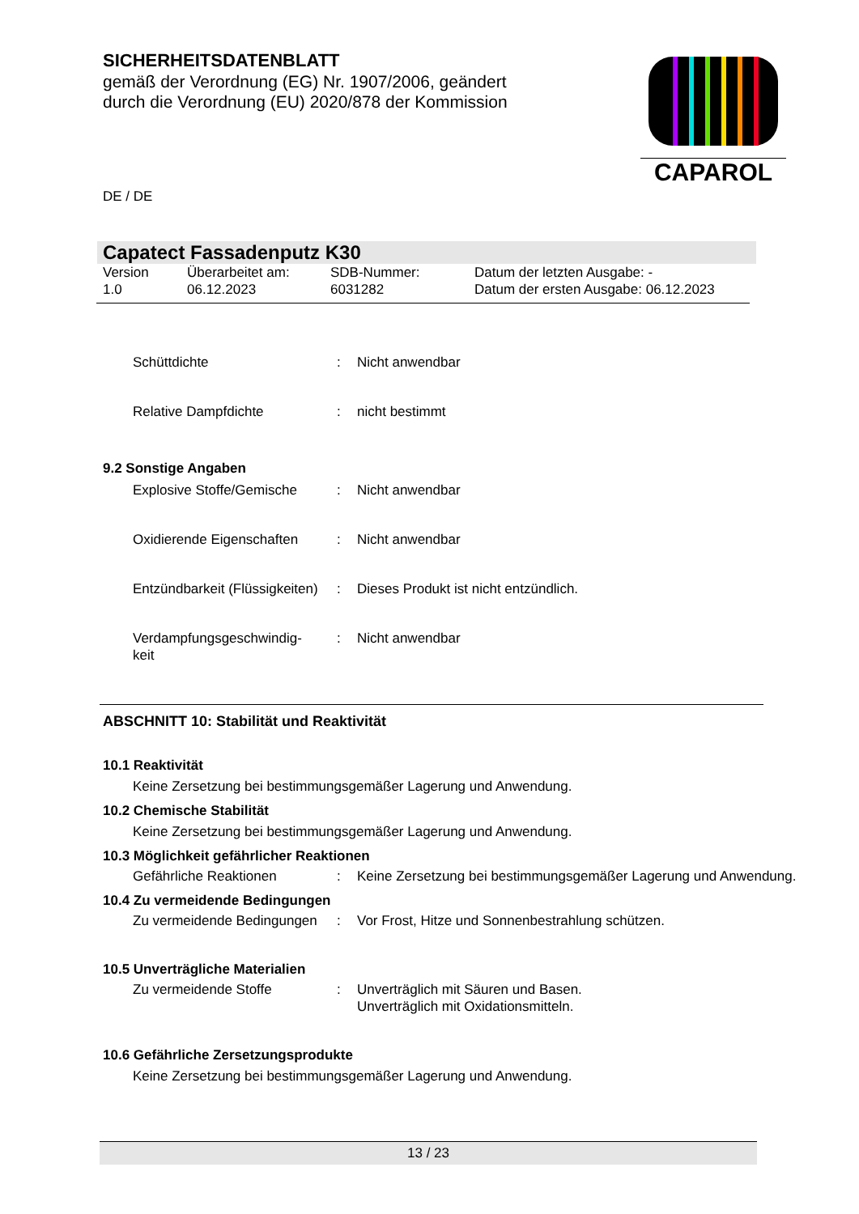SICHERHEITSDATENBLATT
gemäß der Verordnung (EG) Nr. 1907/2006, geändert
durch die Verordnung (EU) 2020/878 der Kommission
CAPAROL
DE / DE
Capatect Fassadenputz K30
Version
1.0
Überarbeitet am:
06.12.2023
SDB-Nummer:
6031282
Datum der letzten Ausgabe: -
Datum der ersten Ausgabe: 06.12.2023
Schüttdichte : Nicht anwendbar
Relative Dampfdichte : nicht bestimmt
9.2 Sonstige Angaben
Explosive Stoffe/Gemische
: Nicht anwendbar
Oxidierende Eigenschaften
: Nicht anwendbar
Entzündbarkeit (Flüssigkeiten)
: Dieses Produkt ist nicht entzündlich.
Verdampfungsgeschwindig-
keit
: Nicht anwendbar
ABSCHNITT 10: Stabilität und Reaktivität
10.1 Reaktivität
Keine Zersetzung bei bestimmungsgemäßer Lagerung und Anwendung.
10.2 Chemische Stabilität
Keine Zersetzung bei bestimmungsgemäßer Lagerung und Anwendung.
10.3 Möglichkeit gefährlicher Reaktionen
Gefährliche Reaktionen : Keine Zersetzung bei bestimmungsgemäßer Lagerung und Anwendung.
10.4 Zu vermeidende Bedingungen
Zu vermeidende Bedingungen
: Vor Frost, Hitze und Sonnenbestrahlung schützen.
10.5 Unverträgliche Materialien
Zu vermeidende Stoffe : Unverträglich mit Säuren und Basen.
Unverträglich mit Oxidationsmitteln.
10.6 Gefährliche Zersetzungsprodukte
Keine Zersetzung bei bestimmungsgemäßer Lagerung und Anwendung.
13 / 23